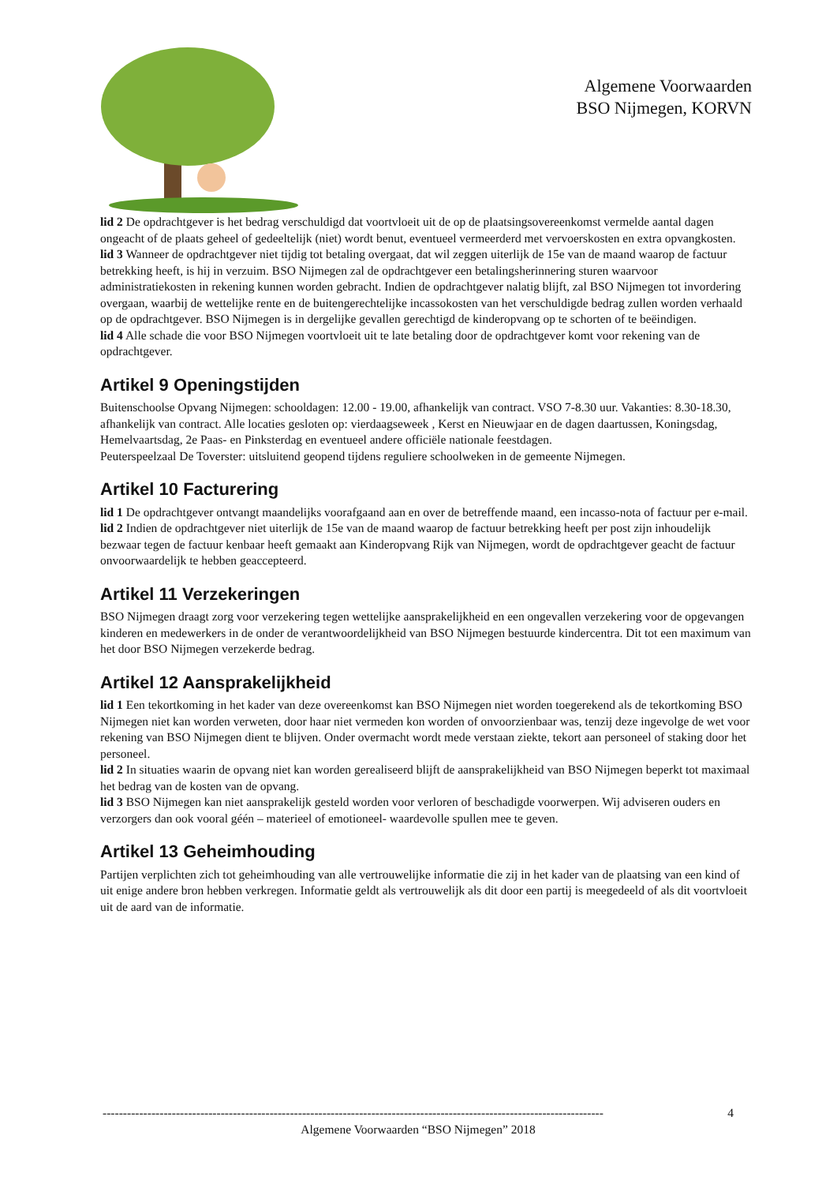Algemene Voorwaarden
BSO Nijmegen, KORVN
lid 2 De opdrachtgever is het bedrag verschuldigd dat voortvloeit uit de op de plaatsingsovereenkomst vermelde aantal dagen ongeacht of de plaats geheel of gedeeltelijk (niet) wordt benut, eventueel vermeerderd met vervoerskosten en extra opvangkosten.
lid 3 Wanneer de opdrachtgever niet tijdig tot betaling overgaat, dat wil zeggen uiterlijk de 15e van de maand waarop de factuur betrekking heeft, is hij in verzuim. BSO Nijmegen zal de opdrachtgever een betalingsherinnering sturen waarvoor administratiekosten in rekening kunnen worden gebracht. Indien de opdrachtgever nalatig blijft, zal BSO Nijmegen tot invordering overgaan, waarbij de wettelijke rente en de buitengerechtelijke incassokosten van het verschuldigde bedrag zullen worden verhaald op de opdrachtgever. BSO Nijmegen is in dergelijke gevallen gerechtigd de kinderopvang op te schorten of te beëindigen.
lid 4 Alle schade die voor BSO Nijmegen voortvloeit uit te late betaling door de opdrachtgever komt voor rekening van de opdrachtgever.
Artikel 9 Openingstijden
Buitenschoolse Opvang Nijmegen: schooldagen: 12.00 - 19.00, afhankelijk van contract. VSO 7-8.30 uur. Vakanties: 8.30-18.30, afhankelijk van contract. Alle locaties gesloten op: vierdaagseweek , Kerst en Nieuwjaar en de dagen daartussen, Koningsdag, Hemelvaartsdag, 2e Paas- en Pinksterdag en eventueel andere officiële nationale feestdagen.
Peuterspeelzaal De Toverster: uitsluitend geopend tijdens reguliere schoolweken in de gemeente Nijmegen.
Artikel 10 Facturering
lid 1 De opdrachtgever ontvangt maandelijks voorafgaand aan en over de betreffende maand, een incasso-nota of factuur per e-mail.
lid 2 Indien de opdrachtgever niet uiterlijk de 15e van de maand waarop de factuur betrekking heeft per post zijn inhoudelijk bezwaar tegen de factuur kenbaar heeft gemaakt aan Kinderopvang Rijk van Nijmegen, wordt de opdrachtgever geacht de factuur onvoorwaardelijk te hebben geaccepteerd.
Artikel 11 Verzekeringen
BSO Nijmegen draagt zorg voor verzekering tegen wettelijke aansprakelijkheid en een ongevallen verzekering voor de opgevangen kinderen en medewerkers in de onder de verantwoordelijkheid van BSO Nijmegen bestuurde kindercentra. Dit tot een maximum van het door BSO Nijmegen verzekerde bedrag.
Artikel 12 Aansprakelijkheid
lid 1 Een tekortkoming in het kader van deze overeenkomst kan BSO Nijmegen niet worden toegerekend als de tekortkoming BSO Nijmegen niet kan worden verweten, door haar niet vermeden kon worden of onvoorzienbaar was, tenzij deze ingevolge de wet voor rekening van BSO Nijmegen dient te blijven. Onder overmacht wordt mede verstaan ziekte, tekort aan personeel of staking door het personeel.
lid 2 In situaties waarin de opvang niet kan worden gerealiseerd blijft de aansprakelijkheid van BSO Nijmegen beperkt tot maximaal het bedrag van de kosten van de opvang.
lid 3 BSO Nijmegen kan niet aansprakelijk gesteld worden voor verloren of beschadigde voorwerpen. Wij adviseren ouders en verzorgers dan ook vooral géén – materieel of emotioneel- waardevolle spullen mee te geven.
Artikel 13 Geheimhouding
Partijen verplichten zich tot geheimhouding van alle vertrouwelijke informatie die zij in het kader van de plaatsing van een kind of uit enige andere bron hebben verkregen. Informatie geldt als vertrouwelijk als dit door een partij is meegedeeld of als dit voortvloeit uit de aard van de informatie.
--------------------------------------------------------------------------------------------------------------------------- 4
Algemene Voorwaarden “BSO Nijmegen” 2018